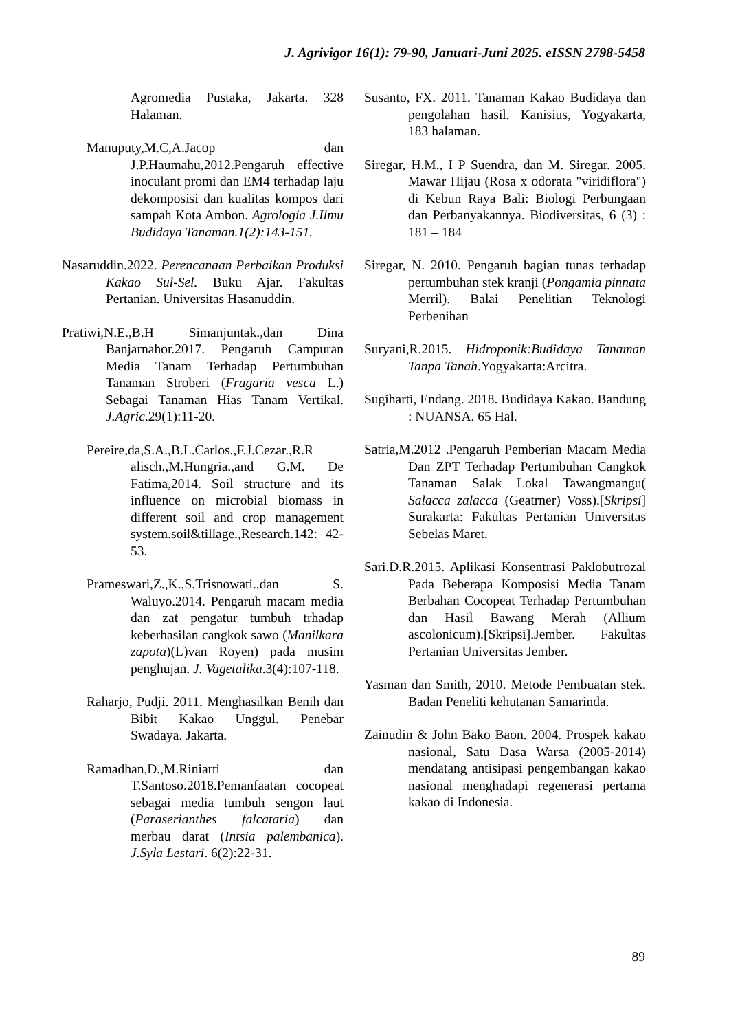J. Agrivigor 16(1): 79-90, Januari-Juni 2025. eISSN 2798-5458
Agromedia Pustaka, Jakarta. 328 Halaman.
Manuputy,M.C,A.Jacop dan J.P.Haumahu,2012.Pengaruh effective inoculant promi dan EM4 terhadap laju dekomposisi dan kualitas kompos dari sampah Kota Ambon. Agrologia J.Ilmu Budidaya Tanaman.1(2):143-151.
Nasaruddin.2022. Perencanaan Perbaikan Produksi Kakao Sul-Sel. Buku Ajar. Fakultas Pertanian. Universitas Hasanuddin.
Pratiwi,N.E.,B.H Simanjuntak.,dan Dina Banjarnahor.2017. Pengaruh Campuran Media Tanam Terhadap Pertumbuhan Tanaman Stroberi (Fragaria vesca L.) Sebagai Tanaman Hias Tanam Vertikal. J.Agric.29(1):11-20.
Pereire,da,S.A.,B.L.Carlos.,F.J.Cezar.,R.R alisch.,M.Hungria.,and G.M. De Fatima,2014. Soil structure and its influence on microbial biomass in different soil and crop management system.soil&tillage.,Research.142: 42-53.
Prameswari,Z.,K.,S.Trisnowati.,dan S. Waluyo.2014. Pengaruh macam media dan zat pengatur tumbuh trhadap keberhasilan cangkok sawo (Manilkara zapota)(L)van Royen) pada musim penghujan. J. Vagetalika.3(4):107-118.
Raharjo, Pudji. 2011. Menghasilkan Benih dan Bibit Kakao Unggul. Penebar Swadaya. Jakarta.
Ramadhan,D.,M.Riniarti dan T.Santoso.2018.Pemanfaatan cocopeat sebagai media tumbuh sengon laut (Paraserianthes falcataria) dan merbau darat (Intsia palembanica). J.Syla Lestari. 6(2):22-31.
Susanto, FX. 2011. Tanaman Kakao Budidaya dan pengolahan hasil. Kanisius, Yogyakarta, 183 halaman.
Siregar, H.M., I P Suendra, dan M. Siregar. 2005. Mawar Hijau (Rosa x odorata "viridiflora") di Kebun Raya Bali: Biologi Perbungaan dan Perbanyakannya. Biodiversitas, 6 (3) : 181 – 184
Siregar, N. 2010. Pengaruh bagian tunas terhadap pertumbuhan stek kranji (Pongamia pinnata Merril). Balai Penelitian Teknologi Perbenihan
Suryani,R.2015. Hidroponik:Budidaya Tanaman Tanpa Tanah.Yogyakarta:Arcitra.
Sugiharti, Endang. 2018. Budidaya Kakao. Bandung : NUANSA. 65 Hal.
Satria,M.2012 .Pengaruh Pemberian Macam Media Dan ZPT Terhadap Pertumbuhan Cangkok Tanaman Salak Lokal Tawangmangu( Salacca zalacca (Geatrner) Voss).[Skripsi] Surakarta: Fakultas Pertanian Universitas Sebelas Maret.
Sari.D.R.2015. Aplikasi Konsentrasi Paklobutrozal Pada Beberapa Komposisi Media Tanam Berbahan Cocopeat Terhadap Pertumbuhan dan Hasil Bawang Merah (Allium ascolonicum).[Skripsi].Jember. Fakultas Pertanian Universitas Jember.
Yasman dan Smith, 2010. Metode Pembuatan stek. Badan Peneliti kehutanan Samarinda.
Zainudin & John Bako Baon. 2004. Prospek kakao nasional, Satu Dasa Warsa (2005-2014) mendatang antisipasi pengembangan kakao nasional menghadapi regenerasi pertama kakao di Indonesia.
89